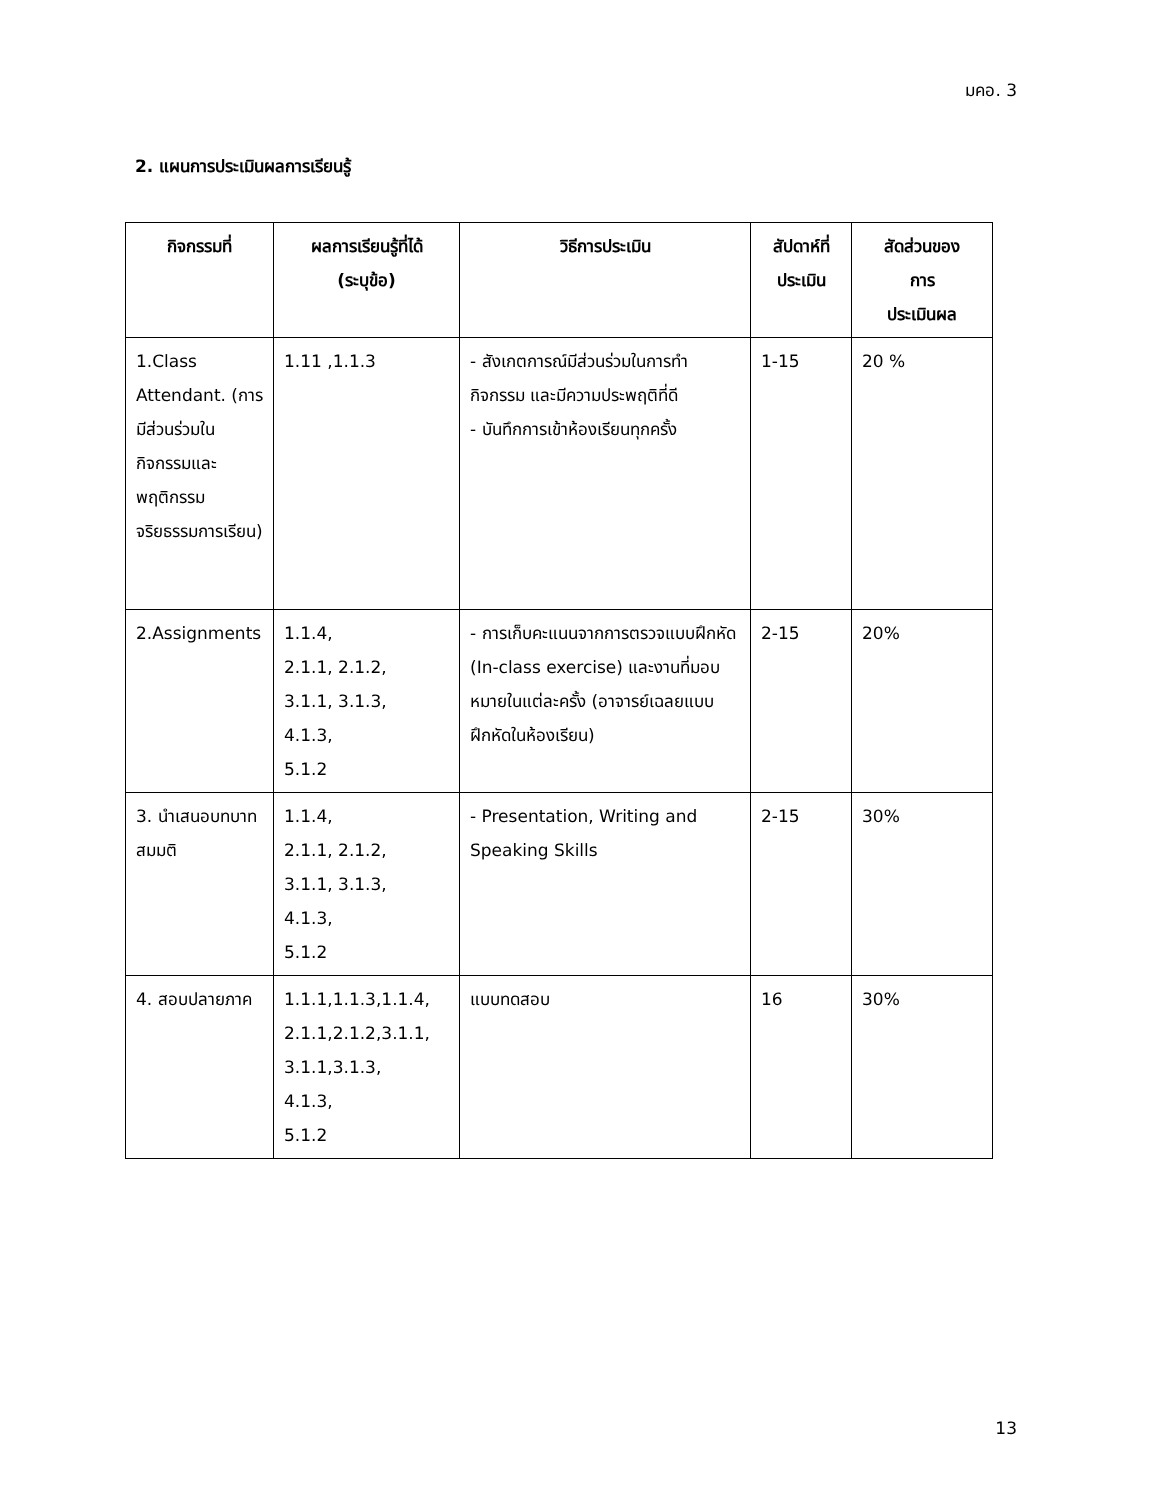มคอ. 3
2. แผนการประเมินผลการเรียนรู้
| กิจกรรมที่ | ผลการเรียนรู้ที่ได้ (ระบุข้อ) | วิธีการประเมิน | สัปดาห์ที่ ประเมิน | สัดส่วนของ การ ประเมินผล |
| --- | --- | --- | --- | --- |
| 1.Class Attendant. (การมีส่วนร่วมในกิจกรรมและพฤติกรรมจริยธรรมการเรียน) | 1.11 ,1.1.3 | - สังเกตการณ์มีส่วนร่วมในการทำกิจกรรม และมีความประพฤติที่ดี - บันทึกการเข้าห้องเรียนทุกครั้ง | 1-15 | 20 % |
| 2.Assignments | 1.1.4, 2.1.1, 2.1.2, 3.1.1, 3.1.3, 4.1.3, 5.1.2 | - การเก็บคะแนนจากการตรวจแบบฝึกหัด (In-class exercise) และงานที่มอบหมายในแต่ละครั้ง (อาจารย์เฉลยแบบฝึกหัดในห้องเรียน) | 2-15 | 20% |
| 3. นำเสนอบทบาทสมมติ | 1.1.4, 2.1.1, 2.1.2, 3.1.1, 3.1.3, 4.1.3, 5.1.2 | - Presentation, Writing and Speaking Skills | 2-15 | 30% |
| 4. สอบปลายภาค | 1.1.1,1.1.3,1.1.4, 2.1.1,2.1.2,3.1.1, 3.1.1,3.1.3, 4.1.3, 5.1.2 | แบบทดสอบ | 16 | 30% |
13